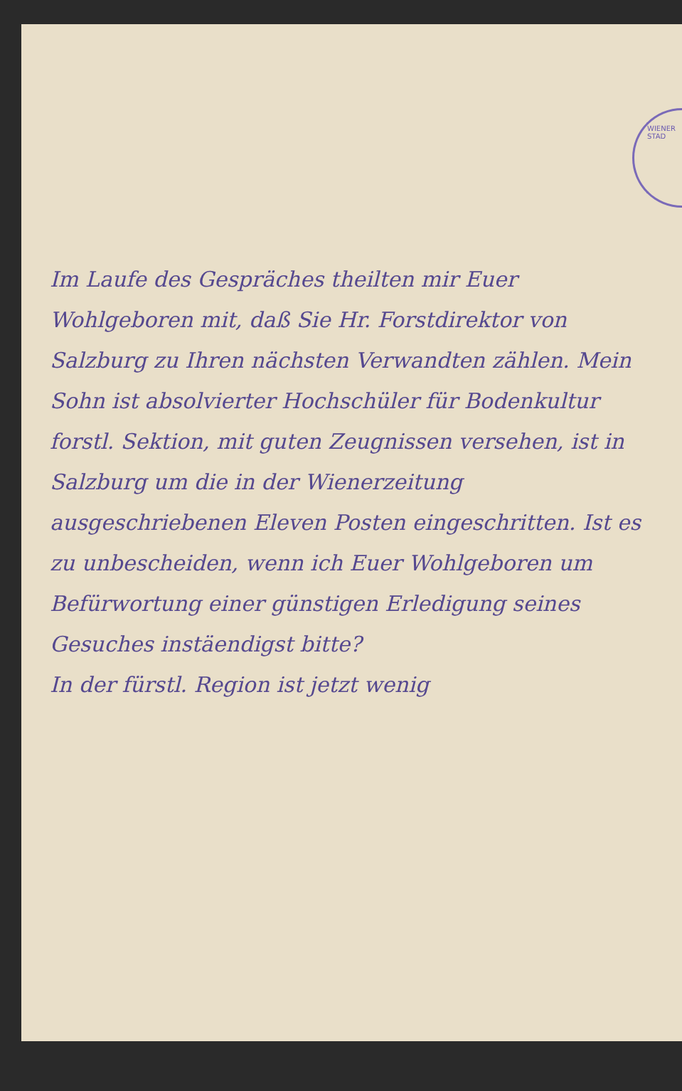WIENER STAD
Im Laufe des Gespräches theilten mir Euer Wohlgeboren mit, daß Sie Hr. Forstdirektor von Salzburg zu Ihren nächsten Verwandten zählen. Mein Sohn ist absolvierter Hochschüler für Bodenkultur forstl. Sektion, mit guten Zeugnissen versehen, ist in Salzburg um die in der Wienerzeitung ausgeschriebenen Eleven Posten eingeschritten. Ist es zu unbescheiden, wenn ich Euer Wohlgeboren um Befürwortung einer günstigen Erledigung seines Gesuches instäendigst bitte?
In der fürstl. Region ist jetzt wenig